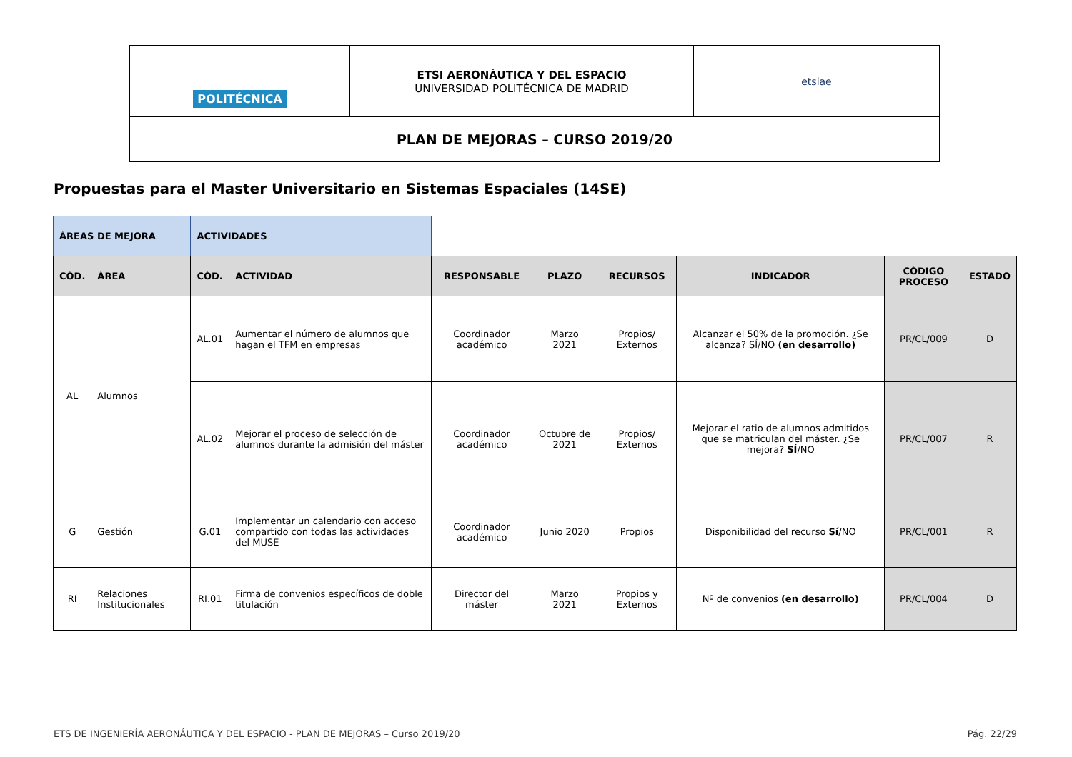| POLITÉCNICA | ETSI AERONÁUTICA Y DEL ESPACIO UNIVERSIDAD POLITÉCNICA DE MADRID | etsiae |
| PLAN DE MEJORAS – CURSO 2019/20 | | |
Propuestas para el Master Universitario en Sistemas Espaciales (14SE)
| ÁREAS DE MEJORA | | ACTIVIDADES | | | | | | | |
| CÓD. | ÁREA | CÓD. | ACTIVIDAD | RESPONSABLE | PLAZO | RECURSOS | INDICADOR | CÓDIGO PROCESO | ESTADO |
| AL | Alumnos | AL.01 | Aumentar el número de alumnos que hagan el TFM en empresas | Coordinador académico | Marzo 2021 | Propios/ Externos | Alcanzar el 50% de la promoción. ¿Se alcanza? SÍ/NO (en desarrollo) | PR/CL/009 | D |
| | | AL.02 | Mejorar el proceso de selección de alumnos durante la admisión del máster | Coordinador académico | Octubre de 2021 | Propios/ Externos | Mejorar el ratio de alumnos admitidos que se matriculan del máster. ¿Se mejora? SÍ /NO | PR/CL/007 | R |
| G | Gestión | G.01 | Implementar un calendario con acceso compartido con todas las actividades del MUSE | Coordinador académico | Junio 2020 | Propios | Disponibilidad del recurso Sí /NO | PR/CL/001 | R |
| RI | Relaciones Institucionales | RI.01 | Firma de convenios específicos de doble titulación | Director del máster | Marzo 2021 | Propios y Externos | Nº de convenios (en desarrollo) | PR/CL/004 | D |
ETS DE INGENIERÍA AERONÁUTICA Y DEL ESPACIO - PLAN DE MEJORAS – Curso 2019/20 Pág. 22/29